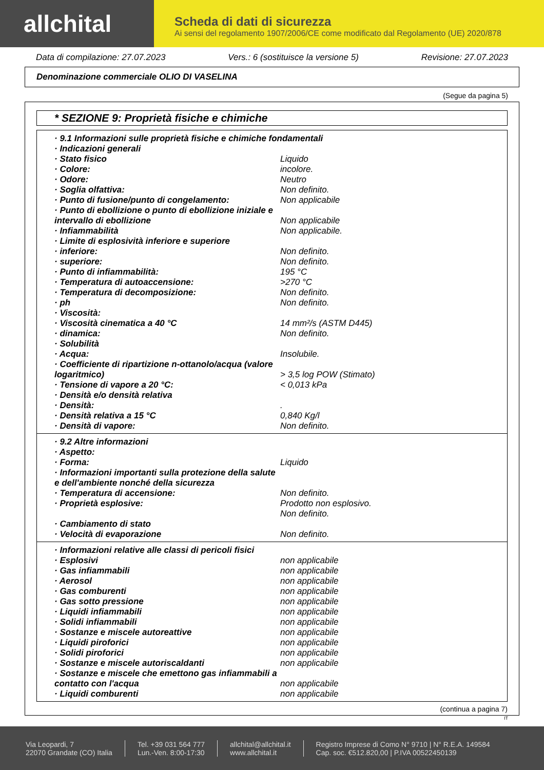allchital
Scheda di dati di sicurezza
Ai sensi del regolamento 1907/2006/CE come modificato dal Regolamento (UE) 2020/878
Data di compilazione: 27.07.2023 Vers.: 6 (sostituisce la versione 5) Revisione: 27.07.2023
Denominazione commerciale OLIO DI VASELINA
(Segue da pagina 5)
* SEZIONE 9: Proprietà fisiche e chimiche
| · 9.1 Informazioni sulle proprietà fisiche e chimiche fondamentali | |
| · Indicazioni generali | |
| · Stato fisico | Liquido |
| · Colore: | incolore. |
| · Odore: | Neutro |
| · Soglia olfattiva: | Non definito. |
| · Punto di fusione/punto di congelamento: | Non applicabile |
| · Punto di ebollizione o punto di ebollizione iniziale e intervallo di ebollizione | Non applicabile |
| · Infiammabilità | Non applicabile. |
| · Limite di esplosività inferiore e superiore | |
| · inferiore: | Non definito. |
| · superiore: | Non definito. |
| · Punto di infiammabilità: | 195 °C |
| · Temperatura di autoaccensione: | >270 °C |
| · Temperatura di decomposizione: | Non definito. |
| · ph | Non definito. |
| · Viscosità: | |
| · Viscosità cinematica a 40 °C | 14 mm²/s (ASTM D445) |
| · dinamica: | Non definito. |
| · Solubilità | |
| · Acqua: | Insolubile. |
| · Coefficiente di ripartizione n-ottanolo/acqua (valore logaritmico) | > 3,5 log POW (Stimato) |
| · Tensione di vapore a 20 °C: | < 0,013 kPa |
| · Densità e/o densità relativa | |
| · Densità: | . |
| · Densità relativa a 15 °C | 0,840 Kg/l |
| · Densità di vapore: | Non definito. |
| · 9.2 Altre informazioni | |
| · Aspetto: | |
| · Forma: | Liquido |
| · Informazioni importanti sulla protezione della salute e dell'ambiente nonché della sicurezza | |
| · Temperatura di accensione: | Non definito. |
| · Proprietà esplosive: | Prodotto non esplosivo. Non definito. |
| · Cambiamento di stato | |
| · Velocità di evaporazione | Non definito. |
| · Informazioni relative alle classi di pericoli fisici | |
| · Esplosivi | non applicabile |
| · Gas infiammabili | non applicabile |
| · Aerosol | non applicabile |
| · Gas comburenti | non applicabile |
| · Gas sotto pressione | non applicabile |
| · Liquidi infiammabili | non applicabile |
| · Solidi infiammabili | non applicabile |
| · Sostanze e miscele autoreattive | non applicabile |
| · Liquidi piroforici | non applicabile |
| · Solidi piroforici | non applicabile |
| · Sostanze e miscele autoriscaldanti | non applicabile |
| · Sostanze e miscele che emettono gas infiammabili a contatto con l'acqua | non applicabile |
| · Liquidi comburenti | non applicabile |
(continua a pagina 7)
IT
Via Leopardi, 7
22070 Grandate (CO) Italia
Tel. +39 031 564 777
Lun.-Ven. 8:00-17:30
allchital@allchital.it
www.allchital.it
Registro Imprese di Como N° 9710 | N° R.E.A. 149584
Cap. soc. €512.820,00 | P.IVA 00522450139